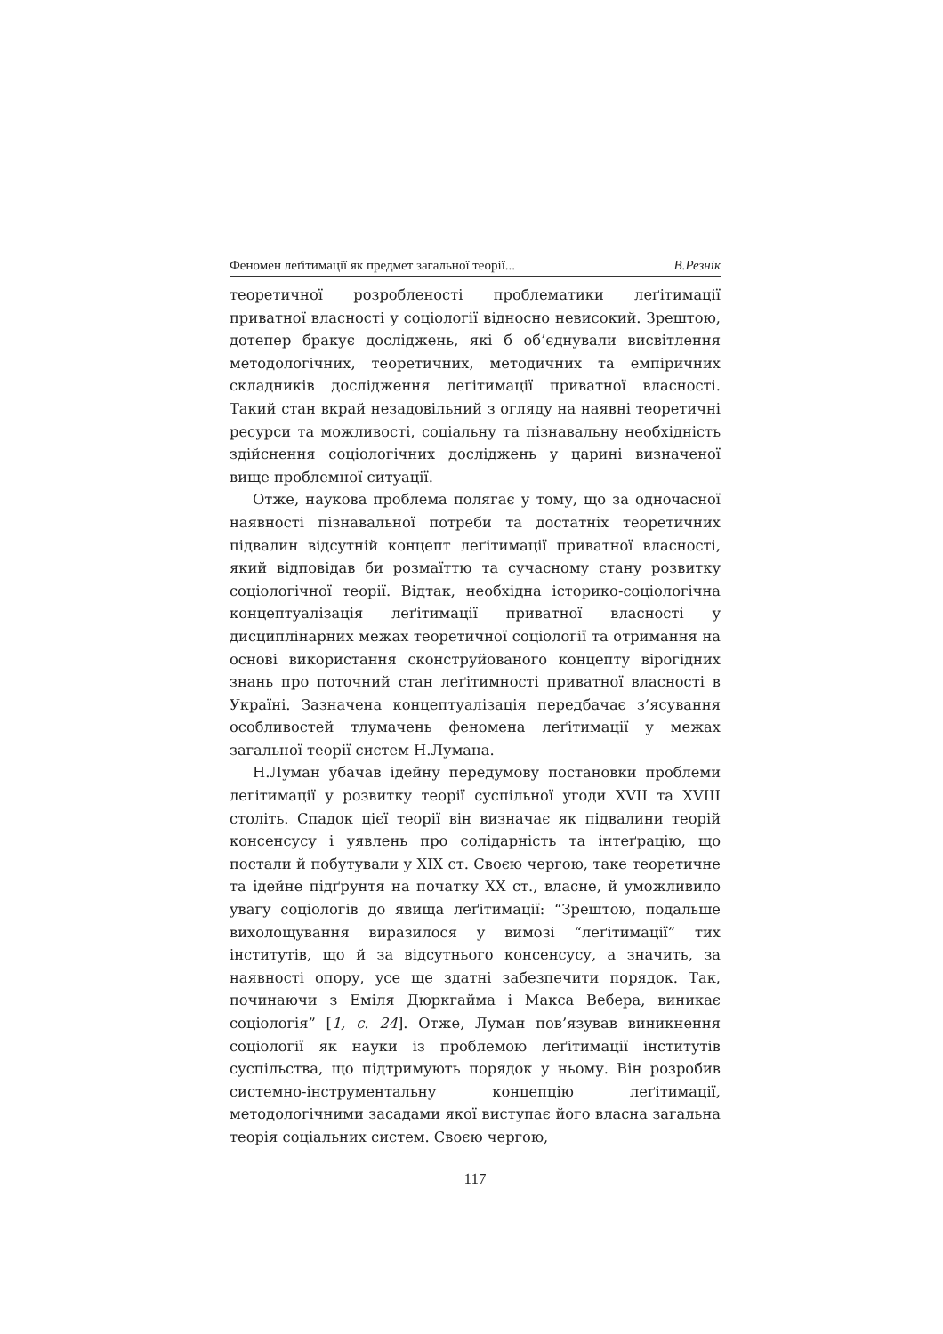Феномен леґітимації як предмет загальної теорії... В.Резнік
теоретичної розробленості проблематики леґітимації приватної власності у соціології відносно невисокий. Зрештою, дотепер бракує досліджень, які б об’єднували висвітлення методологічних, теоретичних, методичних та емпіричних складників дослідження леґітимації приватної власності. Такий стан вкрай незадовільний з огляду на наявні теоретичні ресурси та можливості, соціальну та пізнавальну необхідність здійснення соціологічних досліджень у царині визначеної вище проблемної ситуації.
Отже, наукова проблема полягає у тому, що за одночасної наявності пізнавальної потреби та достатніх теоретичних підвалин відсутній концепт леґітимації приватної власності, який відповідав би розмаїттю та сучасному стану розвитку соціологічної теорії. Відтак, необхідна історико-соціологічна концептуалізація леґітимації приватної власності у дисциплінарних межах теоретичної соціології та отримання на основі використання сконструйованого концепту вірогідних знань про поточний стан леґітимності приватної власності в Україні. Зазначена концептуалізація передбачає з’ясування особливостей тлумачень феномена леґітимації у межах загальної теорії систем Н.Лумана.
Н.Луман убачав ідейну передумову постановки проблеми леґітимації у розвитку теорії суспільної угоди XVII та XVIII століть. Спадок цієї теорії він визначає як підвалини теорій консенсусу і уявлень про солідарність та інтеґрацію, що постали й побутували у XIX ст. Своєю чергою, таке теоретичне та ідейне підґрунтя на початку XX ст., власне, й уможливило увагу соціологів до явища леґітимації: “Зрештою, подальше вихолощування виразилося у вимозі “леґітимації” тих інститутів, що й за відсутнього консенсусу, а значить, за наявності опору, усе ще здатні забезпечити порядок. Так, починаючи з Еміля Дюркгайма і Макса Вебера, виникає соціологія” [1, с. 24]. Отже, Луман пов’язував виникнення соціології як науки із проблемою леґітимації інститутів суспільства, що підтримують порядок у ньому. Він розробив системно-інструментальну концепцію леґітимації, методологічними засадами якої виступає його власна загальна теорія соціальних систем. Своєю чергою,
117